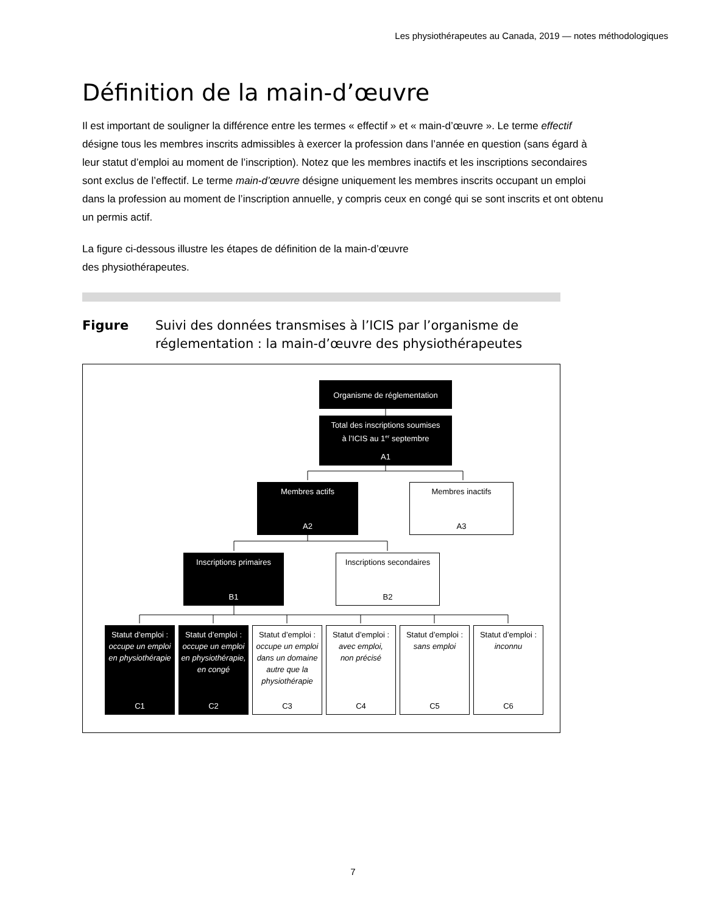Les physiothérapeutes au Canada, 2019 — notes méthodologiques
Définition de la main-d’œuvre
Il est important de souligner la différence entre les termes « effectif » et « main-d’œuvre ». Le terme effectif désigne tous les membres inscrits admissibles à exercer la profession dans l’année en question (sans égard à leur statut d’emploi au moment de l’inscription). Notez que les membres inactifs et les inscriptions secondaires sont exclus de l’effectif. Le terme main-d’œuvre désigne uniquement les membres inscrits occupant un emploi dans la profession au moment de l’inscription annuelle, y compris ceux en congé qui se sont inscrits et ont obtenu un permis actif.
La figure ci-dessous illustre les étapes de définition de la main-d’œuvre
des physiothérapeutes.
Figure Suivi des données transmises à l’ICIS par l’organisme de
réglementation : la main-d’œuvre des physiothérapeutes
Organisme de réglementation
Total des inscriptions soumises
à l’ICIS au 1<sup>er</sup> septembre
A1
Membres actifs
A2
Membres inactifs
A3
Inscriptions primaires
B1
Inscriptions secondaires
B2
Statut d’emploi :
occupe un emploi en physiothérapie
C1
Statut d’emploi :
occupe un emploi en physiothérapie, en congé
C2
Statut d’emploi :
occupe un emploi dans un domaine autre que la physiothérapie
C3
Statut d’emploi :
avec emploi,
non précisé
C4
Statut d’emploi :
sans emploi
C5
Statut d’emploi :
inconnu
C6
7